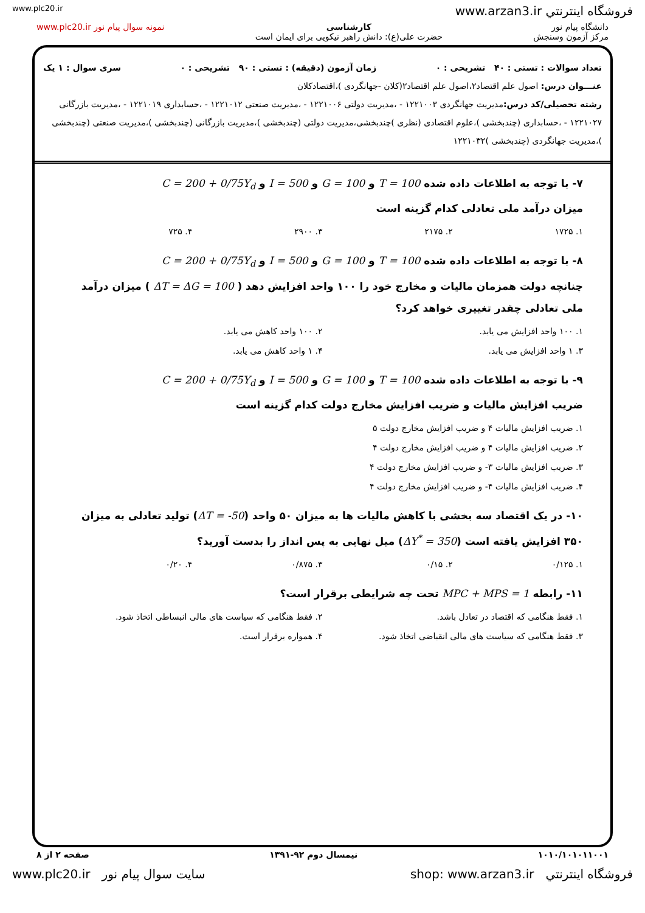www.plc20.ir www.arzan3.ir فروشگاه اينترنتي
دانشگاه پیام نور
مرکز آزمون وسنجش
کارشناسی
حضرت علی(ع): دانش راهبر نیکویی برای ایمان است
نمونه سوال پیام نور www.plc20.ir
تعداد سوالات : تستی : ۴۰ تشریحی : ۰ زمان آزمون (دقیقه) : تستی : ۹۰ تشریحی : ۰ سری سوال : ۱ یک
عنـــوان درس: اصول علم اقتصاد۲،اصول علم اقتصاد۲(کلان -جهانگردی )،اقتصادکلان
رشته تحصیلی/کد درس: مدیریت جهانگردی ۱۲۲۱۰۰۳ - ،مدیریت دولتی ۱۲۲۱۰۰۶ - ،مدیریت صنعتی ۱۲۲۱۰۱۲ - ،حسابداری ۱۲۲۱۰۱۹ - ،مدیریت بازرگانی ۱۲۲۱۰۲۷ - ،حسابداری (چندبخشی )،علوم اقتصادی (نظری )چندبخشی،مدیریت دولتی (چندبخشی )،مدیریت بازرگانی (چندبخشی )،مدیریت صنعتی (چندبخشی )،مدیریت جهانگردی (چندبخشی )۱۲۲۱۰۳۲
۷- با توجه به اطلاعات داده شده T = 100 و G = 100 و I = 500 و C = 200 + 0/75Y<sub>d</sub>
میزان درآمد ملی تعادلی کدام گزینه است
۱. ۱۷۲۵ ۲. ۲۱۷۵ ۳. ۲۹۰۰ ۴. ۷۲۵
۸- با توجه به اطلاعات داده شده T = 100 و G = 100 و I = 500 و C = 200 + 0/75Y<sub>d</sub>
چنانچه دولت همزمان مالیات و مخارج خود را ۱۰۰ واحد افزایش دهد ( ΔT = ΔG = 100 ) میزان درآمد ملی تعادلی چقدر تغییری خواهد کرد؟
۱. ۱۰۰ واحد افزایش می یابد. ۲. ۱۰۰ واحد کاهش می یابد. ۳. ۱ واحد افزایش می یابد. ۴. ۱ واحد کاهش می یابد.
۹- با توجه به اطلاعات داده شده T = 100 و G = 100 و I = 500 و C = 200 + 0/75Y<sub>d</sub>
ضریب افزایش مالیات و ضریب افزایش مخارج دولت کدام گزینه است
۱. ضریب افزایش مالیات ۴ و ضریب افزایش مخارج دولت ۵ ۲. ضریب افزایش مالیات ۴ و ضریب افزایش مخارج دولت ۴ ۳. ضریب افزایش مالیات ۳- و ضریب افزایش مخارج دولت ۴ ۴. ضریب افزایش مالیات ۴- و ضریب افزایش مخارج دولت ۴
۱۰- در یک اقتصاد سه بخشی با کاهش مالیات ها به میزان ۵۰ واحد (ΔT = -50) تولید تعادلی به میزان ۳۵۰ افزایش یافته است (ΔY<sup>*</sup> = 350) میل نهایی به پس انداز را بدست آورید؟
۱. ۰/۱۲۵ ۲. ۰/۱۵ ۳. ۰/۸۷۵ ۴. ۰/۲۰
۱۱- رابطه MPC + MPS = 1 تحت چه شرایطی برقرار است؟
۱. فقط هنگامی که اقتصاد در تعادل باشد. ۲. فقط هنگامی که سیاست های مالی انبساطی اتخاذ شود. ۳. فقط هنگامی که سیاست های مالی انقباضی اتخاذ شود. ۴. همواره برقرار است.
۱۰۱۰/۱۰۱۰۱۱۰۰۱ نیمسال دوم ۹۲-۱۳۹۱ صفحه ۲ از ۸
www.plc20.ir سایت سوال پیام نور shop: www.arzan3.ir فروشگاه اينترنتي